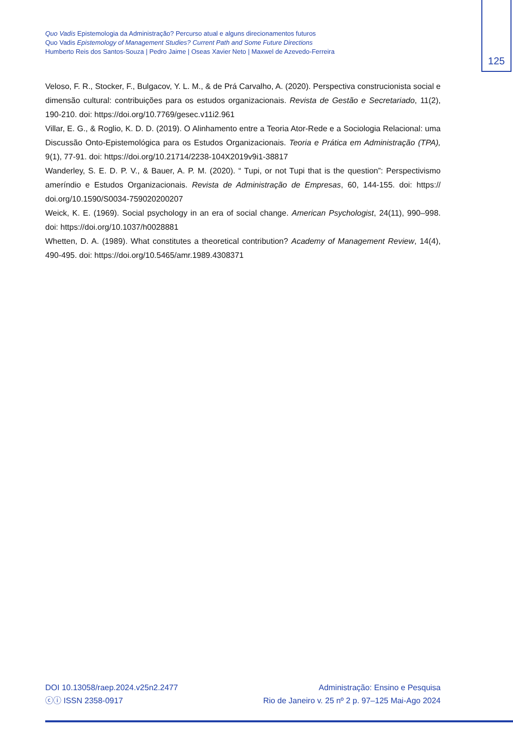Quo Vadis Epistemologia da Administração? Percurso atual e alguns direcionamentos futuros
Quo Vadis Epistemology of Management Studies? Current Path and Some Future Directions
Humberto Reis dos Santos-Souza | Pedro Jaime | Oseas Xavier Neto | Maxwel de Azevedo-Ferreira
125
Veloso, F. R., Stocker, F., Bulgacov, Y. L. M., & de Prá Carvalho, A. (2020). Perspectiva construcionista social e dimensão cultural: contribuições para os estudos organizacionais. Revista de Gestão e Secretariado, 11(2), 190-210. doi: https://doi.org/10.7769/gesec.v11i2.961
Villar, E. G., & Roglio, K. D. D. (2019). O Alinhamento entre a Teoria Ator-Rede e a Sociologia Relacional: uma Discussão Onto-Epistemológica para os Estudos Organizacionais. Teoria e Prática em Administração (TPA), 9(1), 77-91. doi: https://doi.org/10.21714/2238-104X2019v9i1-38817
Wanderley, S. E. D. P. V., & Bauer, A. P. M. (2020). “ Tupi, or not Tupi that is the question”: Perspectivismo ameríndio e Estudos Organizacionais. Revista de Administração de Empresas, 60, 144-155. doi: https:// doi.org/10.1590/S0034-759020200207
Weick, K. E. (1969). Social psychology in an era of social change. American Psychologist, 24(11), 990–998. doi: https://doi.org/10.1037/h0028881
Whetten, D. A. (1989). What constitutes a theoretical contribution? Academy of Management Review, 14(4), 490-495. doi: https://doi.org/10.5465/amr.1989.4308371
DOI 10.13058/raep.2024.v25n2.2477
ⓒⓘ ISSN 2358-0917
Administração: Ensino e Pesquisa
Rio de Janeiro v. 25 nº 2 p. 97–125 Mai-Ago 2024